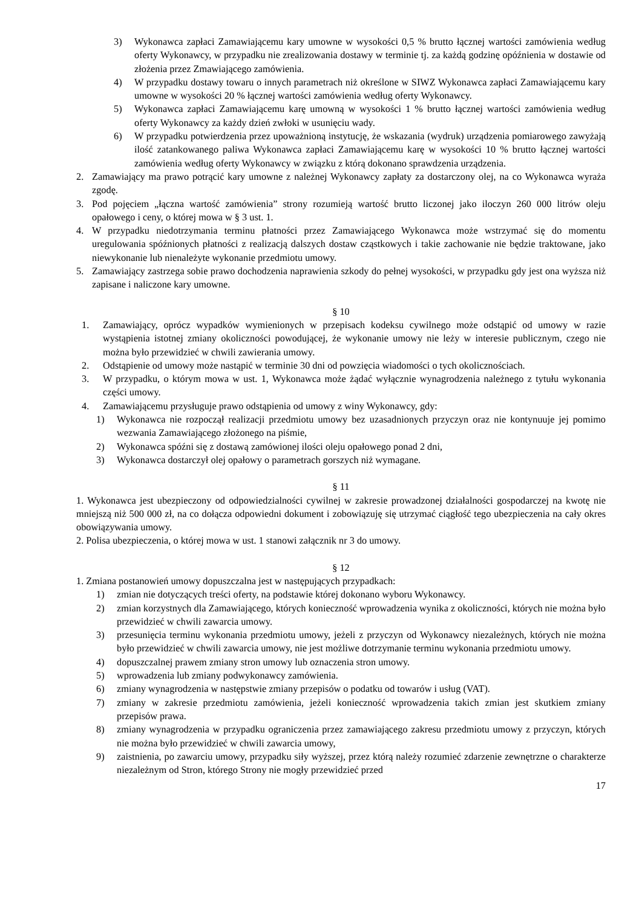3) Wykonawca zapłaci Zamawiającemu kary umowne w wysokości 0,5 % brutto łącznej wartości zamówienia według oferty Wykonawcy, w przypadku nie zrealizowania dostawy w terminie tj. za każdą godzinę opóźnienia w dostawie od złożenia przez Zmawiającego zamówienia.
4) W przypadku dostawy towaru o innych parametrach niż określone w SIWZ Wykonawca zapłaci Zamawiającemu kary umowne w wysokości 20 % łącznej wartości zamówienia według oferty Wykonawcy.
5) Wykonawca zapłaci Zamawiającemu karę umowną w wysokości 1 % brutto łącznej wartości zamówienia według oferty Wykonawcy za każdy dzień zwłoki w usunięciu wady.
6) W przypadku potwierdzenia przez upoważnioną instytucję, że wskazania (wydruk) urządzenia pomiarowego zawyżają ilość zatankowanego paliwa Wykonawca zapłaci Zamawiającemu karę w wysokości 10 % brutto łącznej wartości zamówienia według oferty Wykonawcy w związku z którą dokonano sprawdzenia urządzenia.
2. Zamawiający ma prawo potrącić kary umowne z należnej Wykonawcy zapłaty za dostarczony olej, na co Wykonawca wyraża zgodę.
3. Pod pojęciem „łączna wartość zamówienia” strony rozumieją wartość brutto liczonej jako iloczyn 260 000 litrów oleju opałowego i ceny, o której mowa w § 3 ust. 1.
4. W przypadku niedotrzymania terminu płatności przez Zamawiającego Wykonawca może wstrzymać się do momentu uregulowania spóźnionych płatności z realizacją dalszych dostaw cząstkowych i takie zachowanie nie będzie traktowane, jako niewykonanie lub nienależyte wykonanie przedmiotu umowy.
5. Zamawiający zastrzega sobie prawo dochodzenia naprawienia szkody do pełnej wysokości, w przypadku gdy jest ona wyższa niż zapisane i naliczone kary umowne.
§ 10
1. Zamawiający, oprócz wypadków wymienionych w przepisach kodeksu cywilnego może odstąpić od umowy w razie wystąpienia istotnej zmiany okoliczności powodującej, że wykonanie umowy nie leży w interesie publicznym, czego nie można było przewidzieć w chwili zawierania umowy.
2. Odstąpienie od umowy może nastąpić w terminie 30 dni od powzięcia wiadomości o tych okolicznościach.
3. W przypadku, o którym mowa w ust. 1, Wykonawca może żądać wyłącznie wynagrodzenia należnego z tytułu wykonania części umowy.
4. Zamawiającemu przysługuje prawo odstąpienia od umowy z winy Wykonawcy, gdy:
1) Wykonawca nie rozpoczął realizacji przedmiotu umowy bez uzasadnionych przyczyn oraz nie kontynuuje jej pomimo wezwania Zamawiającego złożonego na piśmie,
2) Wykonawca spóźni się z dostawą zamówionej ilości oleju opałowego ponad 2 dni,
3) Wykonawca dostarczył olej opałowy o parametrach gorszych niż wymagane.
§ 11
1. Wykonawca jest ubezpieczony od odpowiedzialności cywilnej w zakresie prowadzonej działalności gospodarczej na kwotę nie mniejszą niż 500 000 zł, na co dołącza odpowiedni dokument i zobowiązuję się utrzymać ciągłość tego ubezpieczenia na cały okres obowiązywania umowy.
2. Polisa ubezpieczenia, o której mowa w ust. 1 stanowi załącznik nr 3 do umowy.
§ 12
1. Zmiana postanowień umowy dopuszczalna jest w następujących przypadkach:
1) zmian nie dotyczących treści oferty, na podstawie której dokonano wyboru Wykonawcy.
2) zmian korzystnych dla Zamawiającego, których konieczność wprowadzenia wynika z okoliczności, których nie można było przewidzieć w chwili zawarcia umowy.
3) przesunięcia terminu wykonania przedmiotu umowy, jeżeli z przyczyn od Wykonawcy niezależnych, których nie można było przewidzieć w chwili zawarcia umowy, nie jest możliwe dotrzymanie terminu wykonania przedmiotu umowy.
4) dopuszczalnej prawem zmiany stron umowy lub oznaczenia stron umowy.
5) wprowadzenia lub zmiany podwykonawcy zamówienia.
6) zmiany wynagrodzenia w następstwie zmiany przepisów o podatku od towarów i usług (VAT).
7) zmiany w zakresie przedmiotu zamówienia, jeżeli konieczność wprowadzenia takich zmian jest skutkiem zmiany przepisów prawa.
8) zmiany wynagrodzenia w przypadku ograniczenia przez zamawiającego zakresu przedmiotu umowy z przyczyn, których nie można było przewidzieć w chwili zawarcia umowy,
9) zaistnienia, po zawarciu umowy, przypadku siły wyższej, przez którą należy rozumieć zdarzenie zewnętrzne o charakterze niezależnym od Stron, którego Strony nie mogły przewidzieć przed
17